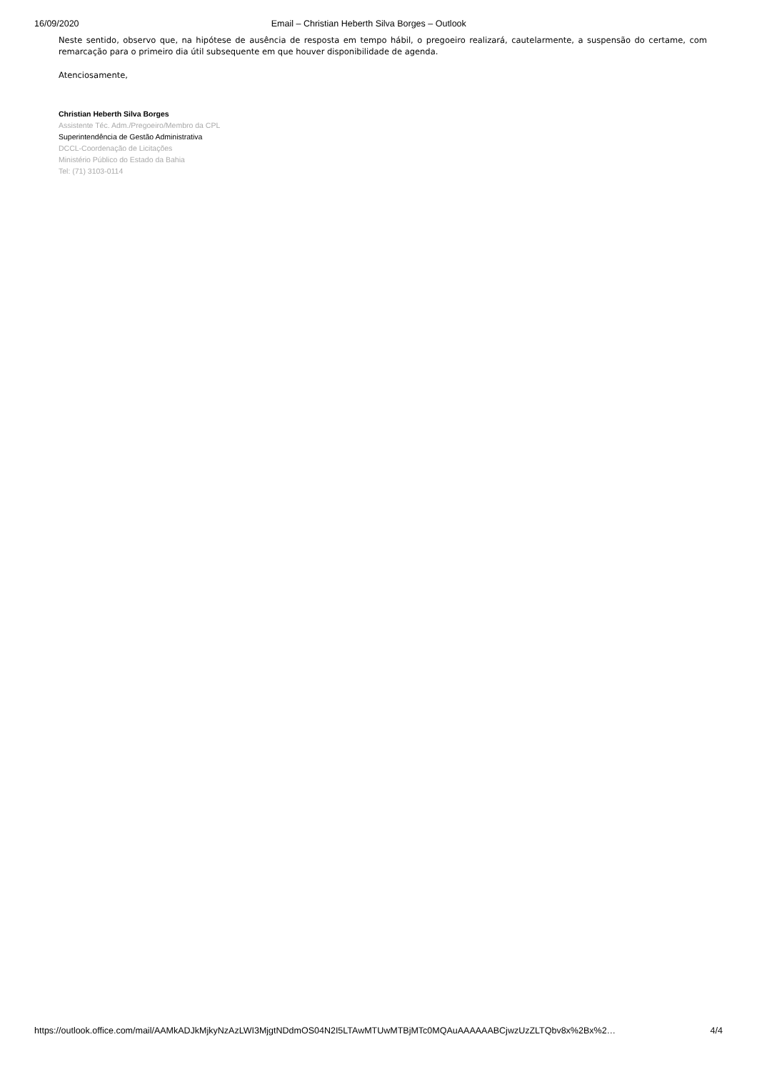16/09/2020 Email – Christian Heberth Silva Borges – Outlook
Neste sentido, observo que, na hipótese de ausência de resposta em tempo hábil, o pregoeiro realizará, cautelarmente, a suspensão do certame, com remarcação para o primeiro dia útil subsequente em que houver disponibilidade de agenda.
Atenciosamente,
Christian Heberth Silva Borges
Assistente Téc. Adm./Pregoeiro/Membro da CPL
Superintendência de Gestão Administrativa
DCCL-Coordenação de Licitações
Ministério Público do Estado da Bahia
Tel: (71) 3103-0114
https://outlook.office.com/mail/AAMkADJkMjkyNzAzLWI3MjgtNDdmOS04N2I5LTAwMTUwMTBjMTc0MQAuAAAAAABCjwzUzZLTQbv8x%2Bx%2… 4/4